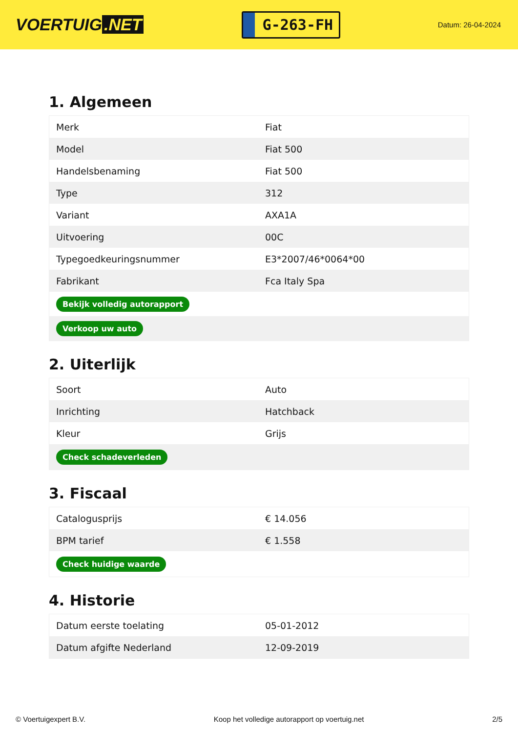VOERTUIG.NET
G-263-FH
Datum: 26-04-2024
1. Algemeen
| Merk | Fiat |
| Model | Fiat 500 |
| Handelsbenaming | Fiat 500 |
| Type | 312 |
| Variant | AXA1A |
| Uitvoering | 00C |
| Typegoedkeuringsnummer | E3*2007/46*0064*00 |
| Fabrikant | Fca Italy Spa |
| Bekijk volledig autorapport | |
| Verkoop uw auto | |
2. Uiterlijk
| Soort | Auto |
| Inrichting | Hatchback |
| Kleur | Grijs |
| Check schadeverleden | |
3. Fiscaal
| Catalogusprijs | € 14.056 |
| BPM tarief | € 1.558 |
| Check huidige waarde | |
4. Historie
| Datum eerste toelating | 05-01-2012 |
| Datum afgifte Nederland | 12-09-2019 |
© Voertuigexpert B.V. Koop het volledige autorapport op voertuig.net 2/5